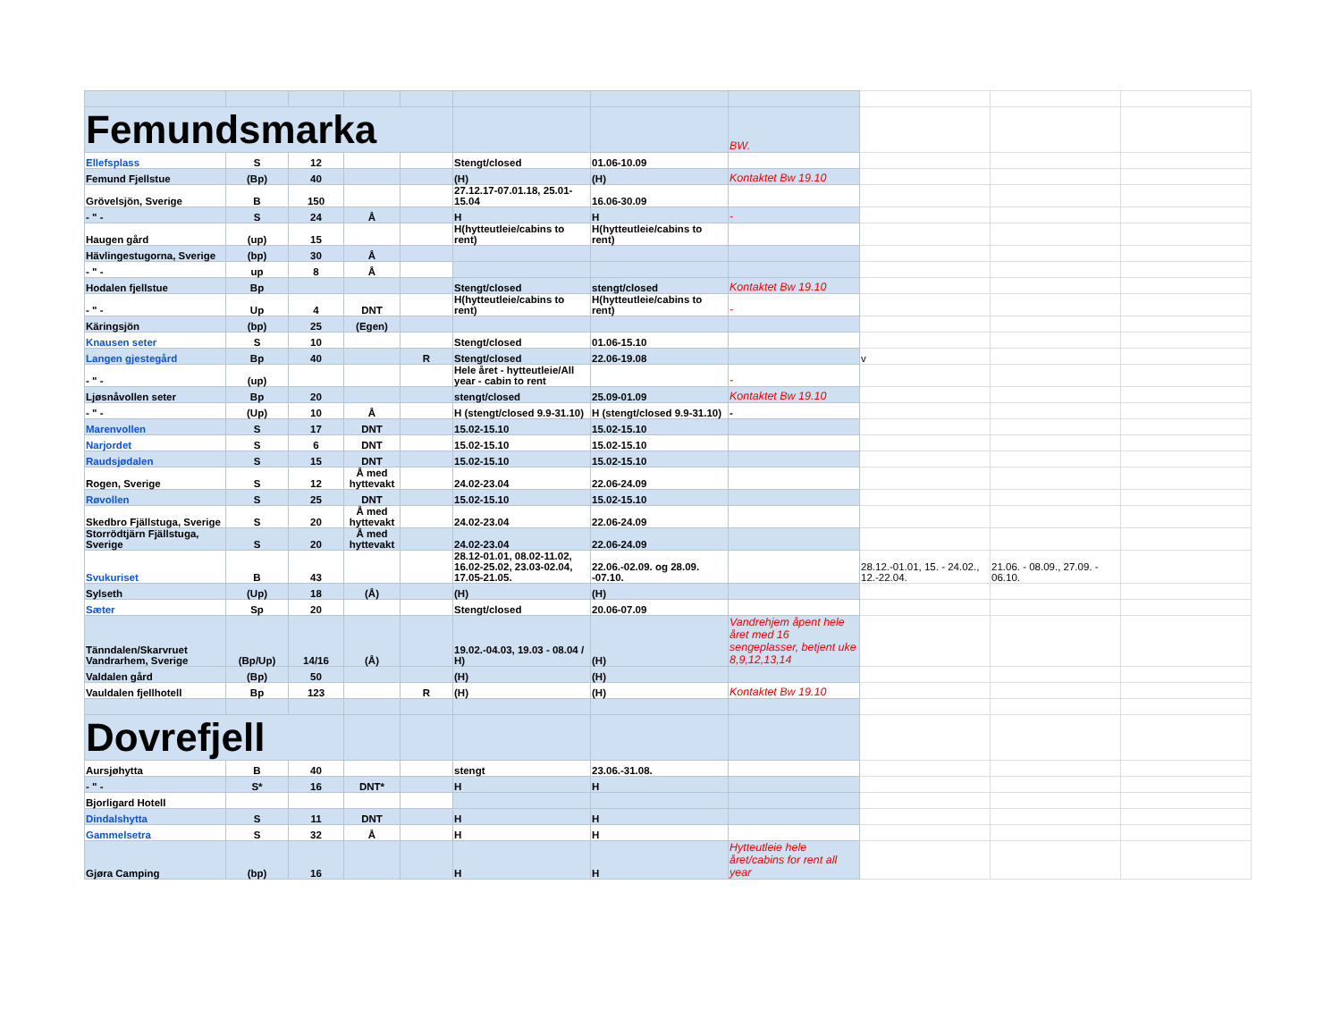| Femundsmarka | | | | | | | BW. | | | |
| Ellefsplass | S | 12 | | | Stengt/closed | 01.06-10.09 | | | | |
| Femund Fjellstue | (Bp) | 40 | | | (H) | (H) | Kontaktet Bw 19.10 | | | |
| Grövelsjön, Sverige | B | 150 | | | 27.12.17-07.01.18, 25.01-15.04 | 16.06-30.09 | | | | |
| - " - | S | 24 | Å | | H | H | - | | | |
| Haugen gård | (up) | 15 | | | H(hytteutleie/cabins to rent) | H(hytteutleie/cabins to rent) | | | | |
| Hävlingestugorna, Sverige | (bp) | 30 | Å | | | | | | | |
| - " - | up | 8 | Å | | | | | | | |
| Hodalen fjellstue | Bp | | | | Stengt/closed | stengt/closed | Kontaktet Bw 19.10 | | | |
| - " - | Up | 4 | DNT | | H(hytteutleie/cabins to rent) | H(hytteutleie/cabins to rent) | - | | | |
| Käringsjön | (bp) | 25 | (Egen) | | | | | | | |
| Knausen seter | S | 10 | | | Stengt/closed | 01.06-15.10 | | | | |
| Langen gjestegård | Bp | 40 | | R | Stengt/closed | 22.06-19.08 | | v | | |
| - " - | (up) | | | | Hele året - hytteutleie/All year - cabin to rent | | - | | | |
| Ljøsnåvollen seter | Bp | 20 | | | stengt/closed | 25.09-01.09 | Kontaktet Bw 19.10 | | | |
| - " - | (Up) | 10 | Å | | H (stengt/closed 9.9-31.10) | H (stengt/closed 9.9-31.10) | - | | | |
| Marenvollen | S | 17 | DNT | | 15.02-15.10 | 15.02-15.10 | | | | |
| Narjordet | S | 6 | DNT | | 15.02-15.10 | 15.02-15.10 | | | | |
| Raudsjødalen | S | 15 | DNT | | 15.02-15.10 | 15.02-15.10 | | | | |
| Rogen, Sverige | S | 12 | Å med hyttevakt | | 24.02-23.04 | 22.06-24.09 | | | | |
| Røvollen | S | 25 | DNT | | 15.02-15.10 | 15.02-15.10 | | | | |
| Skedbro Fjällstuga, Sverige | S | 20 | Å med hyttevakt | | 24.02-23.04 | 22.06-24.09 | | | | |
| Storrödtjärn Fjällstuga, Sverige | S | 20 | Å med hyttevakt | | 24.02-23.04 | 22.06-24.09 | | | | |
| Svukuriset | B | 43 | | | 28.12-01.01, 08.02-11.02, 16.02-25.02, 23.03-02.04, 17.05-21.05. | 22.06.-02.09. og 28.09. -07.10. | | 28.12.-01.01, 15. - 24.02., 12.-22.04. | 21.06. - 08.09., 27.09. - 06.10. | |
| Sylseth | (Up) | 18 | (Å) | | (H) | (H) | | | | |
| Sæter | Sp | 20 | | | Stengt/closed | 20.06-07.09 | | | | |
| Tänndalen/Skarvruet Vandrarhem, Sverige | (Bp/Up) | 14/16 | (Å) | | 19.02.-04.03, 19.03 - 08.04 / H) | (H) | Vandrehjem åpent hele året med 16 sengeplasser, betjent uke 8,9,12,13,14 | | | |
| Valdalen gård | (Bp) | 50 | | | (H) | (H) | | | | |
| Vauldalen fjellhotell | Bp | 123 | | R | (H) | (H) | Kontaktet Bw 19.10 | | | |
| Dovrefjell | | | | | | | | | | |
| Aursjøhytta | B | 40 | | | stengt | 23.06.-31.08. | | | | |
| - " - | S* | 16 | DNT* | | H | H | | | | |
| Bjorligard Hotell | | | | | | | | | | |
| Dindalshytta | S | 11 | DNT | | H | H | | | | |
| Gammelsetra | S | 32 | Å | | H | H | | | | |
| Gjøra Camping | (bp) | 16 | | | H | H | Hytteutleie hele året/cabins for rent all year | | | |